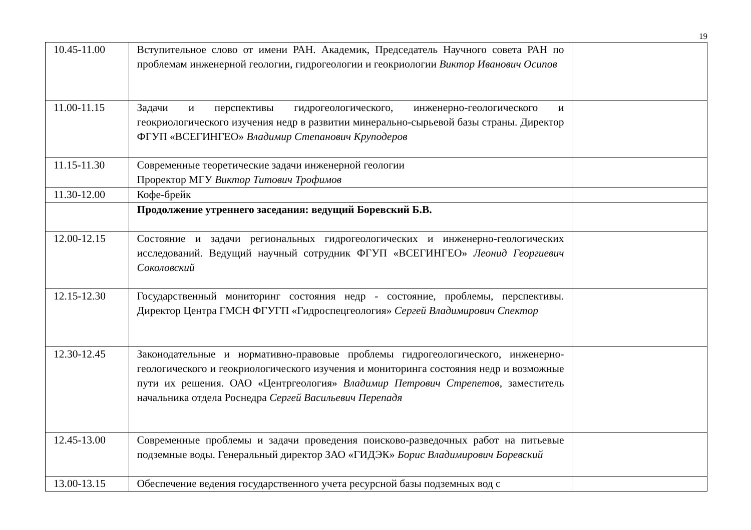19
| 10.45-11.00 | Вступительное слово от имени РАН. Академик, Председатель Научного совета РАН по проблемам инженерной геологии, гидрогеологии и геокриологии Виктор Иванович Осипов | |
| 11.00-11.15 | Задачи и перспективы гидрогеологического, инженерно-геологического и геокриологического изучения недр в развитии минерально-сырьевой базы страны. Директор ФГУП «ВСЕГИНГЕО» Владимир Степанович Круподеров | |
| 11.15-11.30 | Современные теоретические задачи инженерной геологии Проректор МГУ Виктор Титович Трофимов | |
| 11.30-12.00 | Кофе-брейк | |
| | Продолжение утреннего заседания: ведущий Боревский Б.В. | |
| 12.00-12.15 | Состояние и задачи региональных гидрогеологических и инженерно-геологических исследований. Ведущий научный сотрудник ФГУП «ВСЕГИНГЕО» Леонид Георгиевич Соколовский | |
| 12.15-12.30 | Государственный мониторинг состояния недр - состояние, проблемы, перспективы. Директор Центра ГМСН ФГУГП «Гидроспецгеология» Сергей Владимирович Спектор | |
| 12.30-12.45 | Законодательные и нормативно-правовые проблемы гидрогеологического, инженерно-геологического и геокриологического изучения и мониторинга состояния недр и возможные пути их решения. ОАО «Центргеология» Владимир Петрович Стрепетов, заместитель начальника отдела Роснедра Сергей Васильевич Перепадя | |
| 12.45-13.00 | Современные проблемы и задачи проведения поисково-разведочных работ на питьевые подземные воды. Генеральный директор ЗАО «ГИДЭК» Борис Владимирович Боревский | |
| 13.00-13.15 | Обеспечение ведения государственного учета ресурсной базы подземных вод с | |